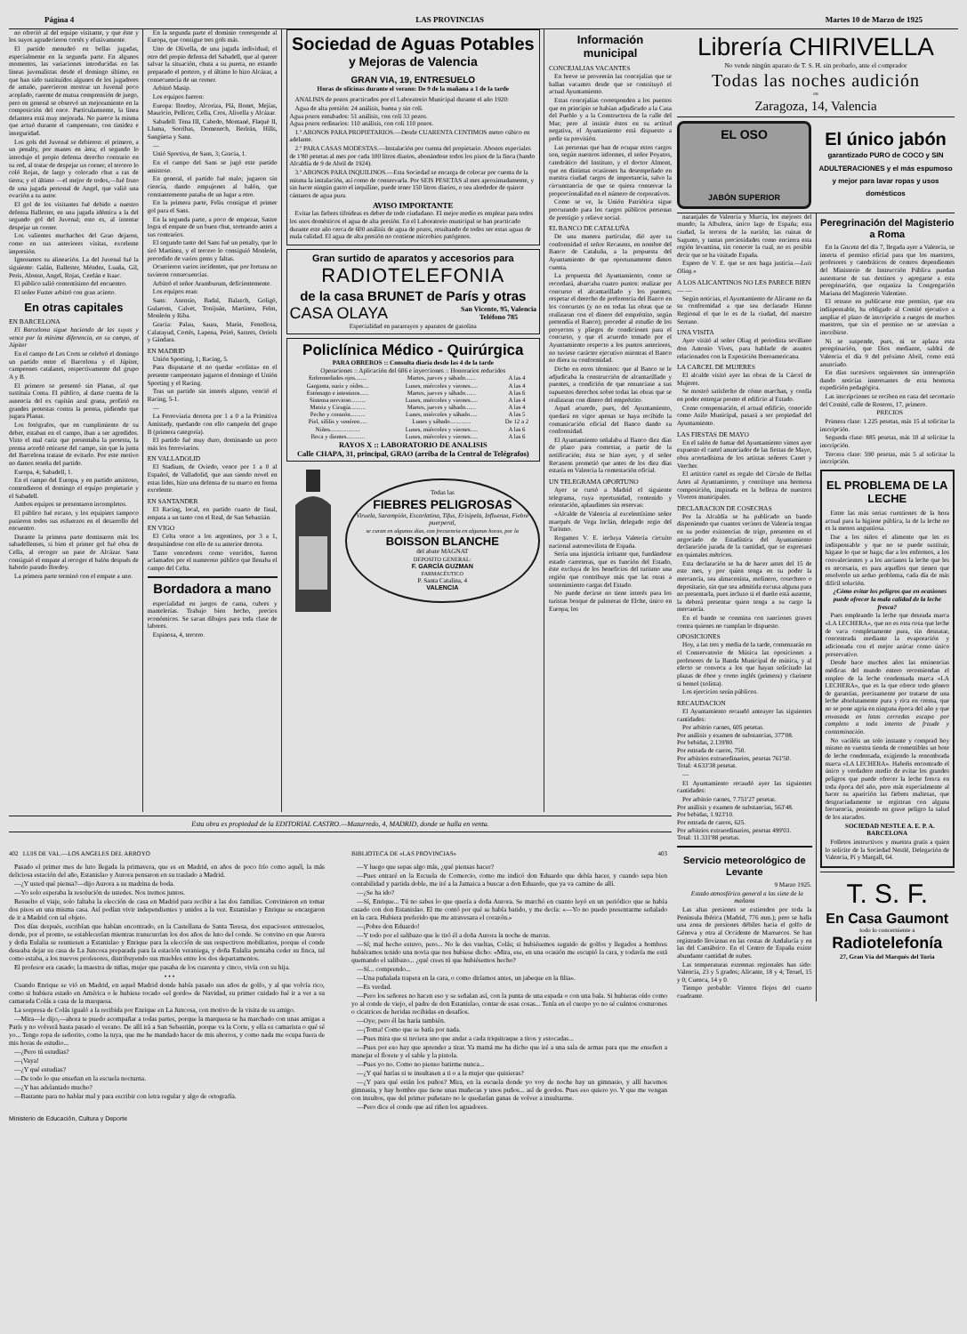Página 4 LAS PROVINCIAS Martes 10 de Marzo de 1925
no ofreció al del equipo visitante, y que éste y los suyos agradecieron cortés y efusivamente.
El partido menudeó en bellas jugadas, especialmente en la segunda parte. En algunos momentos, las variaciones introducidas en las líneas juvenalistas desde el domingo último, en que han sido sustituídos algunos de los jugadores de antaño, parecieron mostrar un Juvenal poco acoplado, carente de mutua comprensión de juego, pero en general se observó un mejoramiento en la composición del once. Particularmente, la línea delantera está muy mejorada. No parece la misma que actuó durante el campeonato, con timidez e inseguridad.
Los gols del Juvenal se debieron: el primero, a un penalty, por manos en área; el segundo lo introdujo el propio defensa derecho contrario en su red, al tratar de despejar un corner; el tercero lo coló Rojas, de largo y colocado chut a ras de tierra; y el último —el mejor de todos,—fué fruto de una jugada personal de Angel, que valió una ovación a su autor.
El gol de los visitantes fué debido a nuestro defensa Ballester, en una jugada idéntica a la del segundo gol del Juvenal; esto es, al intentar despejar un corner.
Los valientes muchachos del Grao dejaron, como en sus anteriores visitas, excelente impresión.
Ignoramos su alineación. La del Juvenal fué la siguiente: Galán, Ballester, Méndez, Luaña, Gil, Peris, Alonso, Angel, Rojas, Cerdán e Isaac.
El público salió contentísimo del encuentro.
El señor Fuster arbitró con gran acierto.
En otras capitales
EN BARCELONA
El Barcelona sigue haciendo de las suyas y vence por la mínima diferencia, en su campo, al Júpiter
En el campo de Les Corts se celebró el domingo un partido entre el Barcelona y el Júpiter, campeones catalanes, respectivamente del grupo A y B.
El primero se presentó sin Planas, al que sustituía Coma. El público, al darse cuenta de la ausencia del ex capitán azul grana, profirió en grandes protestas contra la prensa, pidiendo que jugara Planas.
Los fotógrafos, que en cumplimiento de su deber, estaban en el campo, iban a ser agredidos. Visto el mal cariz que presentaba la protesta, la prensa acordó retirarse del campo, sin que la junta del Barcelona tratase de evitarlo. Por este motivo no damos reseña del partido.
Europa, 4; Sabadell, 1.
En el campo del Europa, y en partido amistoso, contendieron el domingo el equipo propietario y el Sabadell.
Ambos equipos se presentaron incompletos.
El público fué escaso, y los equipiers tampoco pusieron todos sus esfuerzos en el desarrollo del encuentro.
Durante la primera parte dominaron más los sabadellenses, si bien el primer gol fué obra de Cella, al recoger un pase de Alcázar. Sanz consiguió el empate al recoger el balón después de haberlo parado Bordoy.
La primera parte terminó con el empate a uno.
En la segunda parte el dominio corresponde al Europa, que consigue tres gols más.
Uno de Olivella, de una jugada individual; el otro del propio defensa del Sabadell, que al querer salvar la situación, chuta a su puerta, no estando preparado el portero, y el último lo hizo Alcázar, a consecuencia de un corner.
Arbitró Masip.
Los equipos fueron:
Europa: Bordoy, Alcoriza, Plá, Bonet, Mejías, Mauricio, Pellicer, Cella, Cros, Alivella y Alcázar.
Sabadell: Tena III, Cabedo, Montané, Flaquè II, Lluma, Sorribas, Domenech, Berlrán, Hills, Sangüesa y Sanz.
—
Unió Sportiva, de Sans, 3; Gracia, 1.
En el campo del Sans se jugó este partido amistoso.
En general, el partido fué malo; jugaron sin ciencia, dando empujones al balón, que constantemente pasaba de un lugar a otro.
En la primera parte, Feliu consigue el primer gol para el Sans.
En la segunda parte, a poco de empezar, Sastre logra el empate de un buen chut, sorteando antes a sus contrarios.
El segundo tanto del Sans fué un penalty, que lo tiró Martínez, y el tercero lo consiguió Monleón, precedido de varios gems y faltas.
Ocurrieron varios incidentes, que por fortuna no tuvieron consecuencias.
Arbitró el señor Aramburum, deficientemente.
Los equipos eran:
Sans: Asensio, Badal, Balasch, Goligó, Gularons, Calvet, Tonijuán, Martínez, Felm, Monleón y Riba.
Gracia: Palau, Saura, Marín, Fenollosa, Calatayud, Cortés, Lapena, Peiró, Sastres, Orriols y Gándara.
EN MADRID
Unión Sporting, 1; Racing, 5.
Para disputarse el no quedar «colista» en el presente campeonato jugaron el domingo el Unión Sporting y el Racing.
Tras un partido sin interés alguno, venció el Racing, 5-1.
—
La Ferroviaria derrota por 1 a 0 a la Primitiva Amistady, quedando con ello campeón del grupo B (primera categoría).
El partido fué muy duro, dominando un poco más los ferroviarios.
EN VALLADOLID
El Stadium, de Oviedo, vence por 1 a 0 al Español, de Valladolid, que aun siendo novel en estas lides, hizo una defensa de su marco en forma excelente.
EN SANTANDER
El Racing, local, en partido cuarto de final, empata a un tanto con el Real, de San Sebastián.
EN VIGO
El Celta vence a los argentinos, por 3 a 1, desquitándose con ello de su anterior derrota.
Tanto vencedores como vencidos, fueron aclamados por el numeroso público que llenaba el campo del Celta.
Bordadora a mano
especialidad en juegos de cama, cubres y mantelerías. Trabajo bien hecho, precios económicos. Se sacan dibujos para toda clase de labores.
Espinosa, 4, tercero.
Sociedad de Aguas Potables
y Mejoras de Valencia
GRAN VIA, 19, ENTRESUELO
Horas de oficinas durante el verano: De 9 de la mañana a 1 de la tarde
ANALISIS de pozos practicados por el Laboratorio Municipal durante el año 1920:
Agua de alta presión: 24 análisis, buena y sin coli.
Agua pozos entubados: 51 análisis, con coli 33 pozos.
Agua pozos ordinarios: 110 análisis, con coli 110 pozos.
1.º ABONOS PARA PROPIETARIOS.—Desde CUARENTA CENTIMOS metro cúbico en adelante.
2.º PARA CASAS MODESTAS.—Instalación por cuenta del propietario. Abonos especiales de 1'80 pesetas al mes por cada 100 litros diarios, abonándose todos los pisos de la finca (bando Alcaldía de 9 de Abril de 1924).
3.º ABONOS PARA INQUILINOS.—Esta Sociedad se encarga de colocar por cuenta de la misma la instalación, así como de conservarla. Por SEIS PESETAS al mes aproximadamente, y sin hacer ningún gasto el inquilino, puede tener 150 litros diarios, o sea alrededor de quince cántaros de agua pura.
AVISO IMPORTANTE
Evitar las fiebres tifoideas es deber de todo ciudadano. El mejor medio es emplear para todos los usos domésticos el agua de alta presión. En el Laboratorio municipal se han practicado durante este año cerca de 600 análisis de agua de pozos, resultando de todos ser estas aguas de mala calidad. El agua de alta presión no contiene microbios patógenos.
Gran surtido de aparatos y accesorios para
RADIOTELEFONIA
de la casa BRUNET de París y otras
CASA OLAYA San Vicente, 95, Valencia
Teléfono 785
Especialidad en pararrayos y aparatos de gasolina
Policlínica Médico - Quirúrgica
PARA OBREROS :: Consulta diaria desde las 4 de la tarde
Operaciones :: Aplicación del 606 e inyecciones :: Honorarios reducidos
| Enfermedades ojos........ | Martes, jueves y sábado....... | A las 4 |
| Garganta, nariz y oídos.... | Lunes, miércoles y viernes..... | A las 4 |
| Estómago e intestinos...... | Martes, jueves y sábado....... | A las 6 |
| Sistema nervioso.......... | Lunes, miércoles y viernes..... | A las 4 |
| Matriz y Cirugía.......... | Martes, jueves y sábado....... | A las 4 |
| Pecho y corazón.......... | Lunes, miércoles y sábado..... | A las 5 |
| Piel, sífilis y venéreo..... | Lunes y sábado.............. | De 12 a 2 |
| Niños.................... | Lunes, miércoles y viernes..... | A las 6 |
| Boca y dientes............ | Lunes, miércoles y viernes..... | A las 6 |
RAYOS X :: LABORATORIO DE ANALISIS
Calle CHAPA, 31, principal, GRAO (arriba de la Central de Telégrafos)
Todas las
FIEBRES PELIGROSAS
Viruela, Sarampión, Escarlatina, Tifus, Erisipela, Influenza, Fiebre puerperal,
se curan en algunos días, con frecuencia en algunas horas, por la
BOISSON BLANCHE
del abate MAGNAT
DEPOSITO GENERAL:
F. GARCÍA GUZMAN
FARMACÉUTICO
P. Santa Catalina, 4
VALENCIA
Información municipal
CONCEJALIAS VACANTES
En breve se proveerán las concejalías que se hallan vacantes desde que se constituyó el actual Ayuntamiento.
Estas concejalías corresponden a los puestos que en principio se habían adjudicado a la Casa del Pueblo y a la Constructora de la calle del Mar; pero al insistir éstos en su actitud negativa, el Ayuntamiento está dispuesto a pedir su provisión.
Las personas que han de ocupar estos cargos son, según nuestros informes, el señor Poyatos, catedrático del Instituto, y el doctor Almont, que en distintas ocasiones ha desempeñado en nuestra ciudad cargos de importancia, salvo la circunstancia de que se quiera conservar la proporcionalidad en el número de corporativos.
Como se ve, la Unión Patriótica sigue procurando para los cargos públicos personas de prestigio y relieve social.
EL BANCO DE CATALUÑA
De una manera particular, dió ayer su conformidad el señor Recasens, en nombre del Banco de Cataluña, a la propuesta del Ayuntamiento de que oportunamente dimos cuenta.
La propuesta del Ayuntamiento, como se recordará, abarcaba cuatro puntos: realizar por concurso el alcantarillado y los puentes; respetar el derecho de preferencia del Banco en los concursos (y no en todas las obras que se realizaran con el dinero del empréstito, según pretendía el Banco); proceder al estudio de los proyectos y pliegos de condiciones para el concurso, y que el acuerdo tomado por el Ayuntamiento respecto a los puntos anteriores, no tuviese carácter ejecutivo mientras el Banco no diera su conformidad.
Dicho en otros términos: que al Banco se le adjudicaba la construcción de alcantarillado y puentes, a condición de que renunciase a sus supuestos derechos sobre todas las obras que se realizaran con dinero del empréstito.
Aquel acuerdo, pues, del Ayuntamiento, quedará en vigor apenas se haya recibido la comunicación oficial del Banco dando su conformidad.
El Ayuntamiento señalaba al Banco diez días de plazo para contestar, a partir de la notificación; ésta se hizo ayer, y el señor Recasens prometió que antes de los diez días estaría en Valencia la contestación oficial.
UN TELEGRAMA OPORTUNO
Ayer se cursó a Madrid el siguiente telegrama, cuya oportunidad, contenido y orientación, aplaudimos sin reservas:
«Alcalde de Valencia al excelentísimo señor marqués de Vega Inclán, delegado regio del Turismo.
Rogamos V. E. incluya Valencia circuito nacional automovilista de España.
Sería una injusticia irritante que, fundándose estado carreteras, que es función del Estado, éste excluya de los beneficios del turismo una región que contribuye más que las otras a sostenimiento cargas del Estado.
No puede decirse no tiene interés para los turistas bosque de palmeras de Elche, único en Europa; los
Esta obra es propiedad de la EDITORIAL CASTRO.—Mazarredo, 4, MADRID, donde se halla en venta.
402 LUIS DE VAL.—LOS ANGELES DEL ARROYO
Pasado el primer mes de luto llegada la primavera, que es en Madrid, en años de poco frío como aquél, la más deliciosa estación del año, Estanislao y Aurora pensaron en su traslado a Madrid.
—¿Y usted qué piensa?—dijo Aurora a su madrina de boda.
—Yo solo esperaba la resolución de ustedes. Nos iremos juntos.
Resuelto el viaje, solo faltaba la elección de casa en Madrid para recibir a las dos familias. Convinieron en tomar dos pisos en una misma casa. Así podían vivir independientes y unidos a la vez. Estanislao y Enrique se encargaron de ir a Madrid con tal objeto.
Dos días después, escribían que habían encontrado, en la Castellana de Santa Teresa, dos espaciosos entresuelos, donde, por el pronto, se establecerían mientras transcurrían los dos años de luto del conde. Se convino en que Aurora y doña Eulalia se reuniesen a Estanislao y Enrique para la elección de sus respectivos mobiliarios, porque el conde deseaba dejar su casa de La Juncosa preparada para la estación veraniega, y doña Eulalia pensaba ceder su finca, tal como estaba, a los nuevos profesores, distribuyendo sus muebles entre los dos departamentos.
El profesor era casado; la maestra de niñas, mujer que pasaba de los cuarenta y cinco, vivía con su hija.
• • •
Cuando Enrique se vió en Madrid, en aquel Madrid donde había pasado sus años de golfo, y al que volvía rico, como si hubiera estado en América o le hubiese tocado «el gordo» de Navidad, su primer cuidado fué ir a ver a su camarada Colás a casa de la marquesa.
La sorpresa de Colás igualó a la recibida por Enrique en La Juncosa, con motivo de la visita de su amigo.
—Mira—le dijo,—ahora te puedo acompañar a todas partes, porque la marquesa se ha marchado con unas amigas a París y no volverá hasta pasado el verano. De allí irá a San Sebastián, porque va la Corte, y ella es camarista o qué sé yo... Tengo ropa de señorito, como la tuya, que me he mandado hacer de mis ahorros, y como nada me ocupa fuera de mis horas de estudio...
—¿Pero tú estudias?
—¡Vaya!
—¿Y qué estudias?
—De todo lo que enseñan en la escuela nocturna.
—¿Y has adelantado mucho?
—Bastante para no hablar mal y para escribir con letra regular y algo de ortografía.
BIBLIOTECA DE «LAS PROVINCIAS» 403
—Y luego que sepas algo más, ¿qué piensas hacer?
—Pues entraré en la Escuela de Comercio, como me indicó don Eduardo que debía hacer, y cuando sepa bien contabilidad y partida doble, me iré a la Jamaica a buscar a don Eduardo, que ya va camino de allí.
—¿Se ha ido?
—Sí, Enrique... Tú no sabes lo que quería a doña Aurora. Se marchó en cuanto leyó en un periódico que se había casado con don Estanislao. El me contó por qué se había batido, y me decía: «—Yo no puedo presentarme señalado en la cara. Hubiera preferido que me atravesara el corazón.»
—¡Pobre don Eduardo!
—Y todo por el salibazo que le tiró él a doña Aurora la noche de marras.
—Sí; mal hecho estuvo, pero... No le des vueltas, Colás; si hubiésemos seguido de golfos y llegados a hombres hubiéramos tenido una novia que nos hubiese dicho: «Mira, ese, en una ocasión me escupió la cara, y todavía me está quemando el salibazo... ¿qué crees tú que hubiésemos hecho?
—Sí... comprendo...
—Una puñalada trapera en la cara, o como diríamos antes, un jabeque en la filia».
—Es verdad.
—Pero los señores no hacen eso y se señalan así, con la punta de una espada o con una bala. Si hubieras oído como yo al conde de viejo, el padre de don Estanislao, contar de esas cosas... Tenía en el cuerpo yo no sé cuántos costurones o cicatrices de heridas recibidas en desafíos.
—Oye; pero él las haría también.
—¡Toma! Como que se batía por nada.
—Pues mira que si tuviera uno que andar a cada triquitraque a tiros y estocadas...
—Pues por eso hay que aprender a tirar. Ya mamá me ha dicho que iré a una sala de armas para que me enseñen a manejar el florete y el sable y la pistola.
—Pues yo no. Como no pienso batirme nunca...
—¿Y qué harías si te insultasen a ti o a la mujer que quisieras?
—¿Y para qué están los puños? Mira, en la escuela donde yo voy de noche hay un gimnasio, y allí hacemos gimnasia, y hay hombre que tiene unas muñecas y unos puños... así de gordos. Pues eso quiero yo. Y que me vengan con insultos, que del primer puñetazo no le quedarían ganas de volver a insultarme.
—Pero dice el conde que así riñen los aguadores.
Librería CHIRIVELLA
No vende ningún aparato de T. S. H. sin probarlo, ante el comprador
Todas las noches audición
en
Zaragoza, 14, Valencia
EL OSO
JABÓN SUPERIOR
El único jabón
garantizado PURO de COCO y SIN ADULTERACIONES y el más espumoso y mejor para lavar ropas y usos domésticos
naranjales de Valencia y Murcia, los mejores del mundo; la Albufera, único lago de España; esta ciudad, la tercera de la nación; las ruinas de Sagunto, y tantas preciosidades como encierra esta región levantina, sin conocer la cual, no es posible decir que se ha visitado España.
Espero de V. E. que se nos haga justicia.—Luis Oliag.»
A LOS ALICANTINOS NO LES PARECE BIEN — —
Según noticias, el Ayuntamiento de Alicante no da su conformidad a que sea declarado Himno Regional el que lo es de la ciudad, del maestro Serrano.
UNA VISITA
Ayer visitó al señor Oliag el periodista sevillano don Antonio Vives, para hablarle de asuntos relacionados con la Exposición Iberoamericana.
LA CARCEL DE MUJERES
El alcalde visitó ayer las obras de la Cárcel de Mujeres.
Se mostró satisfecho de cómo marchan, y confía en poder entregar pronto el edificio al Estado.
Como compensación, el actual edificio, conocido como Asilo Municipal, pasará a ser propiedad del Ayuntamiento.
LAS FIESTAS DE MAYO
En el salón de fumar del Ayuntamiento vimos ayer expuesto el cartel anunciador de las fiestas de Mayo, obra acertadísima de los artistas señores Canet y Vercher.
El artístico cartel es regalo del Círculo de Bellas Artes al Ayuntamiento, y constituye una hermosa composición, inspirada en la belleza de nuestros Viveros municipales.
DECLARACION DE COSECHAS
Por la Alcaldía se ha publicado un bando disponiendo que cuantos vecinos de Valencia tengan en su poder existencias de trigo, presenten en el negociado de Estadística del Ayuntamiento declaración jurada de la cantidad, que se expresará en quintales métricos.
Esta declaración se ha de hacer antes del 15 de este mes, y por quien tenga en su poder la mercancía, sea almacenista, molinero, cosechero o depositario, sin que sea admitida excusa alguna para no presentarla, pues incluso si el dueño está ausente, la deberá presentar quien tenga a su cargo la mercancía.
En el bando se conmina con sanciones graves contra quienes no cumplan lo dispuesto.
OPOSICIONES
Hoy, a las tres y media de la tarde, comenzarán en el Conservatorio de Música las oposiciones a profesores de la Banda Municipal de música, y al efecto se convoca a los que hayan solicitado las plazas de óboe y corno inglés (primera) y clarinete si bemol (solista).
Los ejercicios serán públicos.
RECAUDACION
El Ayuntamiento recaudó anteayer las siguientes cantidades:
Por arbitrio carnes, 605 pesetas.
Por análisis y examen de substancias, 377'08.
Por bebidas, 2.139'80.
Por entrada de carros, 750.
Por arbitrios extraordinarios, pesetas 761'50.
Total: 4.633'38 pesetas.
—
El Ayuntamiento recaudó ayer las siguientes cantidades:
Por arbitrio carnes, 7.751'27 pesetas.
Por análisis y examen de substancias, 563'48.
Por bebidas, 1.923'10.
Por entrada de carros, 625.
Por arbitrios extraordinarios, pesetas 499'03.
Total: 11.331'88 pesetas.
Servicio meteorológico de Levante
9 Marzo 1925.
Estado atmosférico general a las siete de la mañana
Las altas presiones se extienden por toda la Península Ibérica (Madrid, 776 mm.); pero se halla una zona de presiones débiles hacia el golfo de Génova y otra al Occidente de Marruecos. Se han registrado lloviznas en las costas de Andalucía y en las del Cantábrico. En el Centro de España existe abundante cantidad de nubes.
Las temperaturas extremas regionales han sido: Valencia, 23 y 5 grados; Alicante, 18 y 4; Teruel, 15 y 0; Cuenca, 14 y 0.
Tiempo probable: Vientos flojos del cuarto cuadrante.
Peregrinación del Magisterio a Roma
En la Gaceta del día 7, llegada ayer a Valencia, se inserta el permiso oficial para que los maestros, profesores y catedráticos de centros dependientes del Ministerio de Instrucción Pública puedan ausentarse de sus destinos y agregarse a esta peregrinación, que organiza la Congregación Mariana del Magisterio Valentino.
El retraso en publicarse este permiso, que era indispensable, ha obligado al Comité ejecutivo a ampliar el plazo de inscripción a ruegos de muchos maestros, que sin el permiso no se atrevían a inscribirse.
Ni se suspende, pues, ni se aplaza esta peregrinación, que Dios mediante, saldrá de Valencia el día 9 del próximo Abril, como está anunciado.
En días sucesivos seguiremos sin interrupción dando noticias interesantes de esta hermosa expedición pedagógica.
Las inscripciones se reciben en casa del secretario del Comité, calle de Roteros, 17, primero.
PRECIOS
Primera clase: 1.225 pesetas, más 15 al solicitar la inscripción.
Segunda clase: 885 pesetas, más 10 al solicitar la inscripción.
Tercera clase: 590 pesetas, más 5 al solicitar la inscripción.
EL PROBLEMA DE LA LECHE
Entre las más serias cuestiones de la hora actual para la higiene pública, la de la leche no es la menos angustiosa.
Dar a los niños el alimento que les es indispensable y que no se puede sustituir, hágase lo que se haga; dar a los enfermos, a los convalecientes y a los ancianos la leche que les es necesaria, es para aquellos que tienen que resolverlo un arduo problema, cada día de más difícil solución.
¿Cómo evitar los peligros que en ocasiones puede ofrecer la mala calidad de la leche fresca?
Pues empleando la leche que deseada marca «LA LECHERA», que no es otra cosa que leche de vaca completamente pura, sin desnatar, concentrada mediante la evaporación y adicionada con el mejor azúcar como único preservativo.
Desde hace muchos años las eminencias médicas del mundo entero recomiendan el empleo de la leche condensada marca «LA LECHERA», que es la que ofrece todo género de garantías, precisamente por tratarse de una leche absolutamente pura y rica en crema, que no se pone agria en ninguna época del año y que envasada en latas cerradas escapa por completo a todo intento de fraude y contaminación.
No vaciléis un solo instante y comprad hoy mismo en vuestra tienda de comestibles un bote de leche condensada, exigiendo la renombrada marca «LA LECHERA». Habréis encontrado el único y verdadero medio de evitar los grandes peligros que puede ofrecer la leche fresca en toda época del año, pero más especialmente al hacer su aparición las fiebres maltesas, que desgraciadamente se registran con alguna frecuencia, poniendo en grave peligro la salud de los atacados.
SOCIEDAD NESTLE A. E. P. A.
BARCELONA
Folletos instructivos y muestra gratis a quien lo solicite de la Sociedad Nestlé, Delegación de Valencia, Pí y Margall, 64.
T. S. F.
En Casa Gaumont
todo lo concerniente a
Radiotelefonía
27, Gran Vía del Marqués del Turia
Ministerio de Educación, Cultura y Deporte